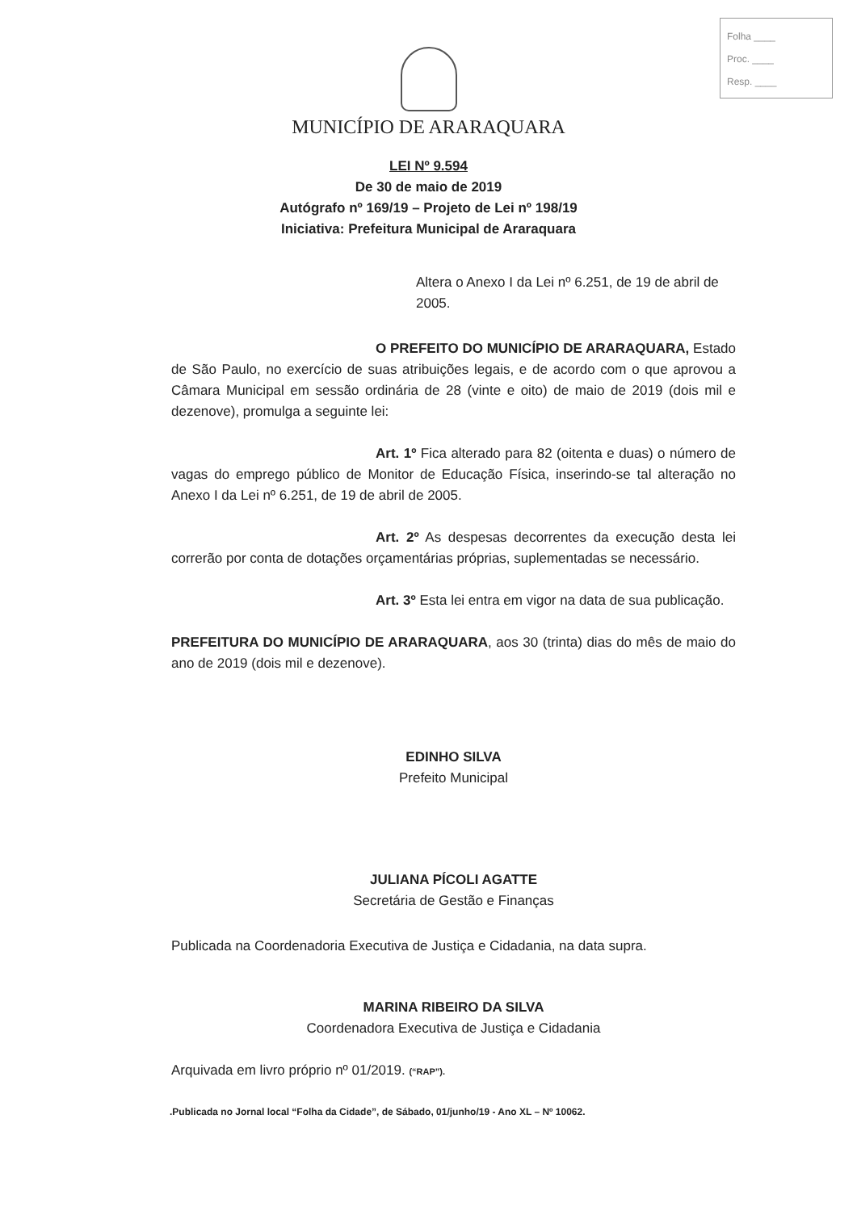Folha ____
Proc. ____
Resp. ____
MUNICÍPIO DE ARARAQUARA
LEI Nº 9.594
De 30 de maio de 2019
Autógrafo nº 169/19 – Projeto de Lei nº 198/19
Iniciativa: Prefeitura Municipal de Araraquara
Altera o Anexo I da Lei nº 6.251, de 19 de abril de 2005.
O PREFEITO DO MUNICÍPIO DE ARARAQUARA, Estado de São Paulo, no exercício de suas atribuições legais, e de acordo com o que aprovou a Câmara Municipal em sessão ordinária de 28 (vinte e oito) de maio de 2019 (dois mil e dezenove), promulga a seguinte lei:
Art. 1º Fica alterado para 82 (oitenta e duas) o número de vagas do emprego público de Monitor de Educação Física, inserindo-se tal alteração no Anexo I da Lei nº 6.251, de 19 de abril de 2005.
Art. 2º As despesas decorrentes da execução desta lei correrão por conta de dotações orçamentárias próprias, suplementadas se necessário.
Art. 3º Esta lei entra em vigor na data de sua publicação.
PREFEITURA DO MUNICÍPIO DE ARARAQUARA, aos 30 (trinta) dias do mês de maio do ano de 2019 (dois mil e dezenove).
EDINHO SILVA
Prefeito Municipal
JULIANA PÍCOLI AGATTE
Secretária de Gestão e Finanças
Publicada na Coordenadoria Executiva de Justiça e Cidadania, na data supra.
MARINA RIBEIRO DA SILVA
Coordenadora Executiva de Justiça e Cidadania
Arquivada em livro próprio nº 01/2019. (“RAP”).
.Publicada no Jornal local “Folha da Cidade”, de Sábado, 01/junho/19 - Ano XL – Nº 10062.